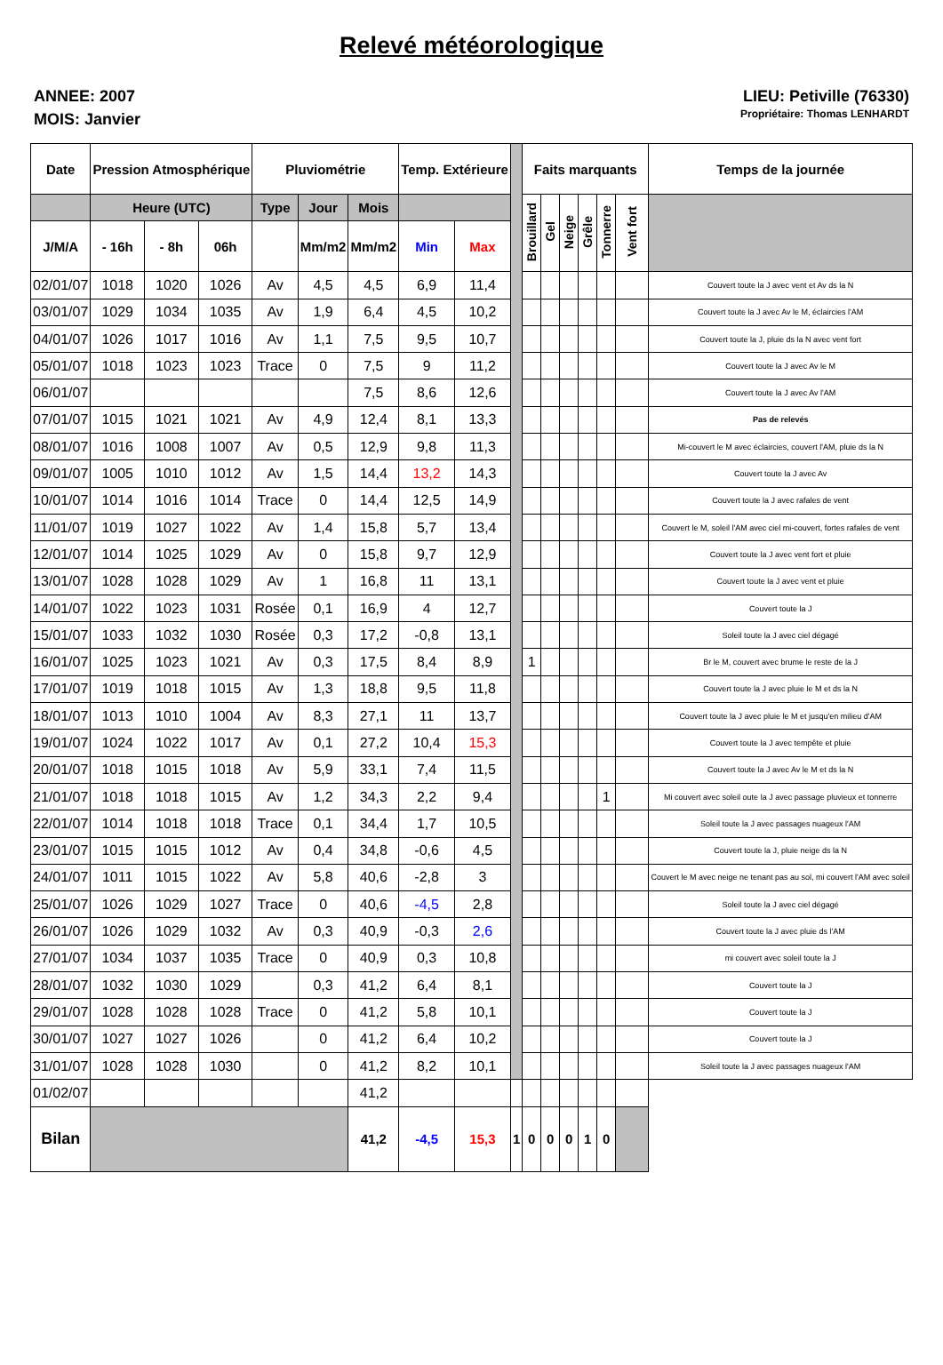Relevé météorologique
ANNEE: 2007
MOIS: Janvier
LIEU: Petiville (76330)
Propriétaire: Thomas LENHARDT
| Date | Pression Atmosphérique | | | Pluviométrie | | | Temp. Extérieure | | | Faits marquants | | | | | | Temps de la journée |
| --- | --- | --- | --- | --- | --- | --- | --- | --- | --- | --- | --- | --- | --- | --- | --- | --- |
| | Heure (UTC) | | | Type | Jour | Mois | | | | Brouillard | Gel | Neige | Grêle | Tonnerre | Vent fort | |
| J/M/A | - 16h | - 8h | 06h | | Mm/m2 | Mm/m2 | Min | Max | | | | | | | | |
| 02/01/07 | 1018 | 1020 | 1026 | Av | 4,5 | 4,5 | 6,9 | 11,4 | | | | | | | | Couvert toute la J avec vent et Av ds la N |
| 03/01/07 | 1029 | 1034 | 1035 | Av | 1,9 | 6,4 | 4,5 | 10,2 | | | | | | | | Couvert toute la J avec Av le M, éclaircies l'AM |
| 04/01/07 | 1026 | 1017 | 1016 | Av | 1,1 | 7,5 | 9,5 | 10,7 | | | | | | | | Couvert toute la J, pluie ds la N avec vent fort |
| 05/01/07 | 1018 | 1023 | 1023 | Trace | 0 | 7,5 | 9 | 11,2 | | | | | | | | Couvert toute la J avec Av le M |
| 06/01/07 | | | | | | 7,5 | 8,6 | 12,6 | | | | | | | | Couvert toute la J avec Av l'AM |
| 07/01/07 | 1015 | 1021 | 1021 | Av | 4,9 | 12,4 | 8,1 | 13,3 | | | | | | | | Pas de relevés |
| 08/01/07 | 1016 | 1008 | 1007 | Av | 0,5 | 12,9 | 9,8 | 11,3 | | | | | | | | Mi-couvert le M avec éclaircies, couvert l'AM, pluie ds la N |
| 09/01/07 | 1005 | 1010 | 1012 | Av | 1,5 | 14,4 | 13,2 | 14,3 | | | | | | | | Couvert toute la J avec Av |
| 10/01/07 | 1014 | 1016 | 1014 | Trace | 0 | 14,4 | 12,5 | 14,9 | | | | | | | | Couvert toute la J avec rafales de vent |
| 11/01/07 | 1019 | 1027 | 1022 | Av | 1,4 | 15,8 | 5,7 | 13,4 | | | | | | | | Couvert le M, soleil l'AM avec ciel mi-couvert, fortes rafales de vent |
| 12/01/07 | 1014 | 1025 | 1029 | Av | 0 | 15,8 | 9,7 | 12,9 | | | | | | | | Couvert toute la J avec vent fort et pluie |
| 13/01/07 | 1028 | 1028 | 1029 | Av | 1 | 16,8 | 11 | 13,1 | | | | | | | | Couvert toute la J avec vent et pluie |
| 14/01/07 | 1022 | 1023 | 1031 | Rosée | 0,1 | 16,9 | 4 | 12,7 | | | | | | | | Couvert toute la J |
| 15/01/07 | 1033 | 1032 | 1030 | Rosée | 0,3 | 17,2 | -0,8 | 13,1 | | | | | | | | Soleil toute la J avec ciel dégagé |
| 16/01/07 | 1025 | 1023 | 1021 | Av | 0,3 | 17,5 | 8,4 | 8,9 | | 1 | | | | | | Br le M, couvert avec brume le reste de la J |
| 17/01/07 | 1019 | 1018 | 1015 | Av | 1,3 | 18,8 | 9,5 | 11,8 | | | | | | | | Couvert toute la J avec pluie le M et ds la N |
| 18/01/07 | 1013 | 1010 | 1004 | Av | 8,3 | 27,1 | 11 | 13,7 | | | | | | | | Couvert toute la J avec pluie le M et jusqu'en milieu d'AM |
| 19/01/07 | 1024 | 1022 | 1017 | Av | 0,1 | 27,2 | 10,4 | 15,3 | | | | | | | | Couvert toute la J avec tempête et pluie |
| 20/01/07 | 1018 | 1015 | 1018 | Av | 5,9 | 33,1 | 7,4 | 11,5 | | | | | | | | Couvert toute la J avec Av le M et ds la N |
| 21/01/07 | 1018 | 1018 | 1015 | Av | 1,2 | 34,3 | 2,2 | 9,4 | | | | | | 1 | | Mi couvert avec soleil oute la J avec passage pluvieux et tonnerre |
| 22/01/07 | 1014 | 1018 | 1018 | Trace | 0,1 | 34,4 | 1,7 | 10,5 | | | | | | | | Soleil toute la J avec passages nuageux l'AM |
| 23/01/07 | 1015 | 1015 | 1012 | Av | 0,4 | 34,8 | -0,6 | 4,5 | | | | | | | | Couvert toute la J, pluie neige ds la N |
| 24/01/07 | 1011 | 1015 | 1022 | Av | 5,8 | 40,6 | -2,8 | 3 | | | | | | | | Couvert le M avec neige ne tenant pas au sol, mi couvert l'AM avec soleil |
| 25/01/07 | 1026 | 1029 | 1027 | Trace | 0 | 40,6 | -4,5 | 2,8 | | | | | | | | Soleil toute la J avec ciel dégagé |
| 26/01/07 | 1026 | 1029 | 1032 | Av | 0,3 | 40,9 | -0,3 | 2,6 | | | | | | | | Couvert toute la J avec pluie ds l'AM |
| 27/01/07 | 1034 | 1037 | 1035 | Trace | 0 | 40,9 | 0,3 | 10,8 | | | | | | | | mi couvert avec soleil toute la J |
| 28/01/07 | 1032 | 1030 | 1029 | | 0,3 | 41,2 | 6,4 | 8,1 | | | | | | | | Couvert toute la J |
| 29/01/07 | 1028 | 1028 | 1028 | Trace | 0 | 41,2 | 5,8 | 10,1 | | | | | | | | Couvert toute la J |
| 30/01/07 | 1027 | 1027 | 1026 | | 0 | 41,2 | 6,4 | 10,2 | | | | | | | | Couvert toute la J |
| 31/01/07 | 1028 | 1028 | 1030 | | 0 | 41,2 | 8,2 | 10,1 | | | | | | | | Soleil toute la J avec passages nuageux l'AM |
| 01/02/07 | | | | | | 41,2 | | | | | | | | | | |
| Bilan | | | | | | 41,2 | -4,5 | 15,3 | 1 | 0 | 0 | 0 | 1 | 0 | | |